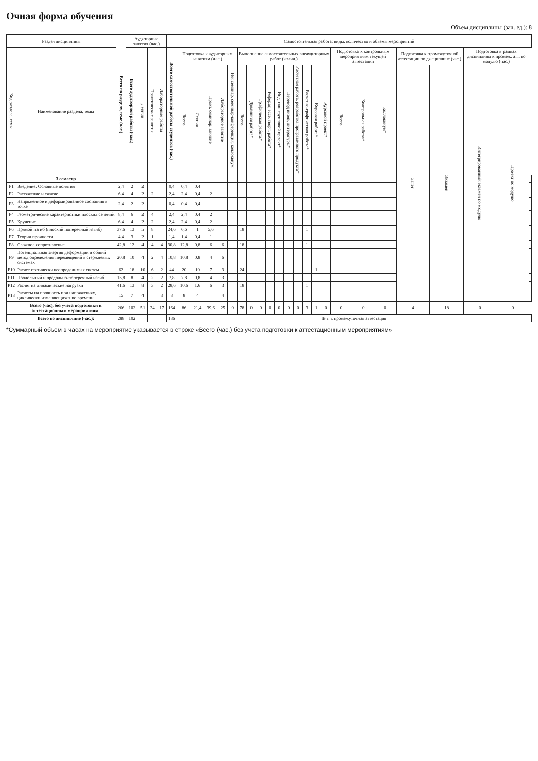Очная форма обучения
Объем дисциплины (зач. ед.): 8
| Раздел дисциплины | | Всего по разделу, теме (час.) | Аудиторные занятия (час.) | | | | Самостоятельная работа: виды, количество и объемы мероприятий | | | | | | | | | | | | | | | | | | | | | | | |
| --- | --- | --- | --- | --- | --- | --- | --- | --- | --- | --- | --- | --- | --- | --- | --- | --- | --- | --- | --- | --- | --- | --- | --- | --- | --- | --- | --- | --- | --- | --- |
| Код раздела, темы | Наименование раздела, темы | | Всего аудиторной работы (час.) | Лекции | Практические занятия | Лабораторные работы | Всего самостоятельной работы студентов (час.) | Подготовка к аудиторным занятиям (час.) | | | | | Выполнение самостоятельных внеаудиторных работ (колич.) | | | | | | | | | | Подготовка к контрольным мероприятиям текущей аттестации | | | Подготовка к промежуточной аттестации по дисциплине (час.) | | Подготовка в рамках дисциплины к промеж. атт. по модулю (час.) | | |
| | | | | | | | | Всего | Лекция | Практ. семинар. занятие | Лабораторное занятие | Н/и семинар, семинар-конференция, коллоквиум | Всего | Домашняя работа* | Графическая работа* | Реферат, эссе, творч. работа* | Инд. или групповой проект* | Перевод инояз. литературы* | Расчетная работа, разработка программного продукта* | Расчетно-графическая работа* | Курсовая работа* | Курсовой проект* | Всего | Контрольная работа* | Коллоквиум* | Зачет | Экзамен | Интегрированный экзамен по модулю | Проект по модулю | |
| | 3 семестр | | | | | | | | | | | | | | | | | | | | | | | | | | | | | |
| Р1 | Введение. Основные понятия | 2,4 | 2 | 2 | | | 0,4 | 0,4 | 0,4 | | | | | | | | | | | | | | | | | | | | | |
| Р2 | Растяжение и сжатие | 6,4 | 4 | 2 | 2 | | 2,4 | 2,4 | 0,4 | 2 | | | | | | | | | | | | | | | | | | | | |
| Р3 | Напряженное и деформированное состояния в точке | 2,4 | 2 | 2 | | | 0,4 | 0,4 | 0,4 | | | | | | | | | | | | | | | | | | | | | |
| Р4 | Геометрические характеристики плоских сечений | 8,4 | 6 | 2 | 4 | | 2,4 | 2,4 | 0,4 | 2 | | | | | | | | | | | | | | | | | | | | |
| Р5 | Кручение | 6,4 | 4 | 2 | 2 | | 2,4 | 2,4 | 0,4 | 2 | | | | | | | | | | | | | | | | | | | | |
| Р6 | Прямой изгиб (плоский поперечный изгиб) | 37,6 | 13 | 5 | 8 | | 24,6 | 6,6 | 1 | 5,6 | | | 18 | | | | | | | 1 | | | | | | | | | | |
| Р7 | Теории прочности | 4,4 | 3 | 2 | 1 | | 1,4 | 1,4 | 0,4 | 1 | | | | | | | | | | | | | | | | | | | | |
| Р8 | Сложное сопротивление | 42,8 | 12 | 4 | 4 | 4 | 30,8 | 12,8 | 0,8 | 6 | 6 | | 18 | | | | | | | 1 | | | | | | | | | | |
| Р9 | Потенциальная энергия деформации и общий метод определения перемещений в стержневых системах | 20,8 | 10 | 4 | 2 | 4 | 10,8 | 10,8 | 0,8 | 4 | 6 | | | | | | | | | | | | | | | | | | | |
| Р10 | Расчет статически неопределимых систем | 62 | 18 | 10 | 6 | 2 | 44 | 20 | 10 | 7 | 3 | | 24 | | | | | | | | 1 | | | | | | | | | |
| Р11 | Продольный и продольно-поперечный изгиб | 15,8 | 8 | 4 | 2 | 2 | 7,8 | 7,8 | 0,8 | 4 | 3 | | | | | | | | | | | | | | | | | | | |
| Р12 | Расчет на динамические нагрузки | 41,6 | 13 | 8 | 3 | 2 | 28,6 | 10,6 | 1,6 | 6 | 3 | | 18 | | | | | | | 1 | | | | | | | | | | |
| Р13 | Расчеты на прочность при напряжениях, циклически изменяющихся во времени | 15 | 7 | 4 | | 3 | 8 | 8 | 4 | | 4 | | | | | | | | | | | | | | | | | | | |
| | Всего (час), без учета подготовки к аттестационным мероприятиям: | 266 | 102 | 51 | 34 | 17 | 164 | 86 | 21,4 | 39,6 | 25 | 0 | 78 | 0 | 0 | 0 | 0 | 0 | 0 | 3 | 1 | 0 | 0 | 0 | 0 | 4 | 18 | 0 | 0 | |
| | Всего по дисциплине (час.): | 288 | 102 | | | | 186 | В т.ч. промежуточная аттестация | | | | | | | | | | | | | | | | | | | | | | |
*Суммарный объем в часах на мероприятие указывается в строке «Всего (час.) без учета подготовки к аттестационным мероприятиям»